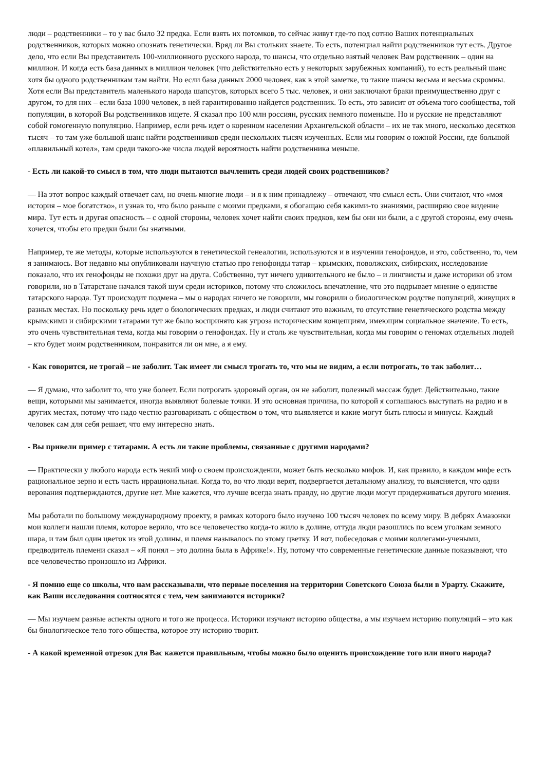люди – родственники – то у вас было 32 предка. Если взять их потомков, то сейчас живут где-то под сотню Ваших потенциальных родственников, которых можно опознать генетически. Вряд ли Вы стольких знаете. То есть, потенциал найти родственников тут есть. Другое дело, что если Вы представитель 100-миллионного русского народа, то шансы, что отдельно взятый человек Вам родственник – один на миллион. И когда есть база данных в миллион человек (что действительно есть у некоторых зарубежных компаний), то есть реальный шанс хотя бы одного родственникам там найти. Но если база данных 2000 человек, как в этой заметке, то такие шансы весьма и весьма скромны. Хотя если Вы представитель маленького народа шапсугов, которых всего 5 тыс. человек, и они заключают браки преимущественно друг с другом, то для них – если база 1000 человек, в ней гарантированно найдется родственник. То есть, это зависит от объема того сообщества, той популяции, в которой Вы родственников ищете. Я сказал про 100 млн россиян, русских немного поменьше. Но и русские не представляют собой гомогенную популяцию. Например, если речь идет о коренном населении Архангельской области – их не так много, несколько десятков тысяч – то там уже большой шанс найти родственников среди нескольких тысяч изученных. Если мы говорим о южной России, где большой «плавильный котел», там среди такого-же числа людей вероятность найти родственника меньше.
- Есть ли какой-то смысл в том, что люди пытаются вычленить среди людей своих родственников?
— На этот вопрос каждый отвечает сам, но очень многие люди – и я к ним принадлежу – отвечают, что смысл есть. Они считают, что «моя история – мое богатство», и узнав то, что было раньше с моими предками, я обогащаю себя какими-то знаниями, расширяю свое видение мира. Тут есть и другая опасность – с одной стороны, человек хочет найти своих предков, кем бы они ни были, а с другой стороны, ему очень хочется, чтобы его предки были бы знатными.
Например, те же методы, которые используются в генетической генеалогии, используются и в изучении генофондов, и это, собственно, то, чем я занимаюсь. Вот недавно мы опубликовали научную статью про генофонды татар – крымских, поволжских, сибирских, исследование показало, что их генофонды не похожи друг на друга. Собственно, тут ничего удивительного не было – и лингвисты и даже историки об этом говорили, но в Татарстане начался такой шум среди историков, потому что сложилось впечатление, что это подрывает мнение о единстве татарского народа. Тут происходит подмена – мы о народах ничего не говорили, мы говорили о биологическом родстве популяций, живущих в разных местах. Но поскольку речь идет о биологических предках, и люди считают это важным, то отсутствие генетического родства между крымскими и сибирскими татарами тут же было воспринято как угроза историческим концепциям, имеющим социальное значение. То есть, это очень чувствительная тема, когда мы говорим о генофондах. Ну и столь же чувствительная, когда мы говорим о геномах отдельных людей – кто будет моим родственником, понравится ли он мне, а я ему.
- Как говорится, не трогай – не заболит. Так имеет ли смысл трогать то, что мы не видим, а если потрогать, то так заболит…
— Я думаю, что заболит то, что уже болеет. Если потрогать здоровый орган, он не заболит, полезный массаж будет. Действительно, такие вещи, которыми мы занимается, иногда выявляют болевые точки. И это основная причина, по которой я соглашаюсь выступать на радио и в других местах, потому что надо честно разговаривать с обществом о том, что выявляется и какие могут быть плюсы и минусы. Каждый человек сам для себя решает, что ему интересно знать.
- Вы привели пример с татарами. А есть ли такие проблемы, связанные с другими народами?
— Практически у любого народа есть некий миф о своем происхождении, может быть несколько мифов. И, как правило, в каждом мифе есть рациональное зерно и есть часть иррациональная. Когда то, во что люди верят, подвергается детальному анализу, то выясняется, что одни верования подтверждаются, другие нет. Мне кажется, что лучше всегда знать правду, но другие люди могут придерживаться другого мнения.
Мы работали по большому международному проекту, в рамках которого было изучено 100 тысяч человек по всему миру. В дебрях Амазонки мои коллеги нашли племя, которое верило, что все человечество когда-то жило в долине, оттуда люди разошлись по всем уголкам земного шара, и там был один цветок из этой долины, и племя называлось по этому цветку. И вот, побеседовав с моими коллегами-учеными, предводитель племени сказал – «Я понял – это долина была в Африке!». Ну, потому что современные генетические данные показывают, что все человечество произошло из Африки.
- Я помню еще со школы, что нам рассказывали, что первые поселения на территории Советского Союза были в Урарту. Скажите, как Ваши исследования соотносятся с тем, чем занимаются историки?
— Мы изучаем разные аспекты одного и того же процесса. Историки изучают историю общества, а мы изучаем историю популяций – это как бы биологическое тело того общества, которое эту историю творит.
- А какой временной отрезок для Вас кажется правильным, чтобы можно было оценить происхождение того или иного народа?